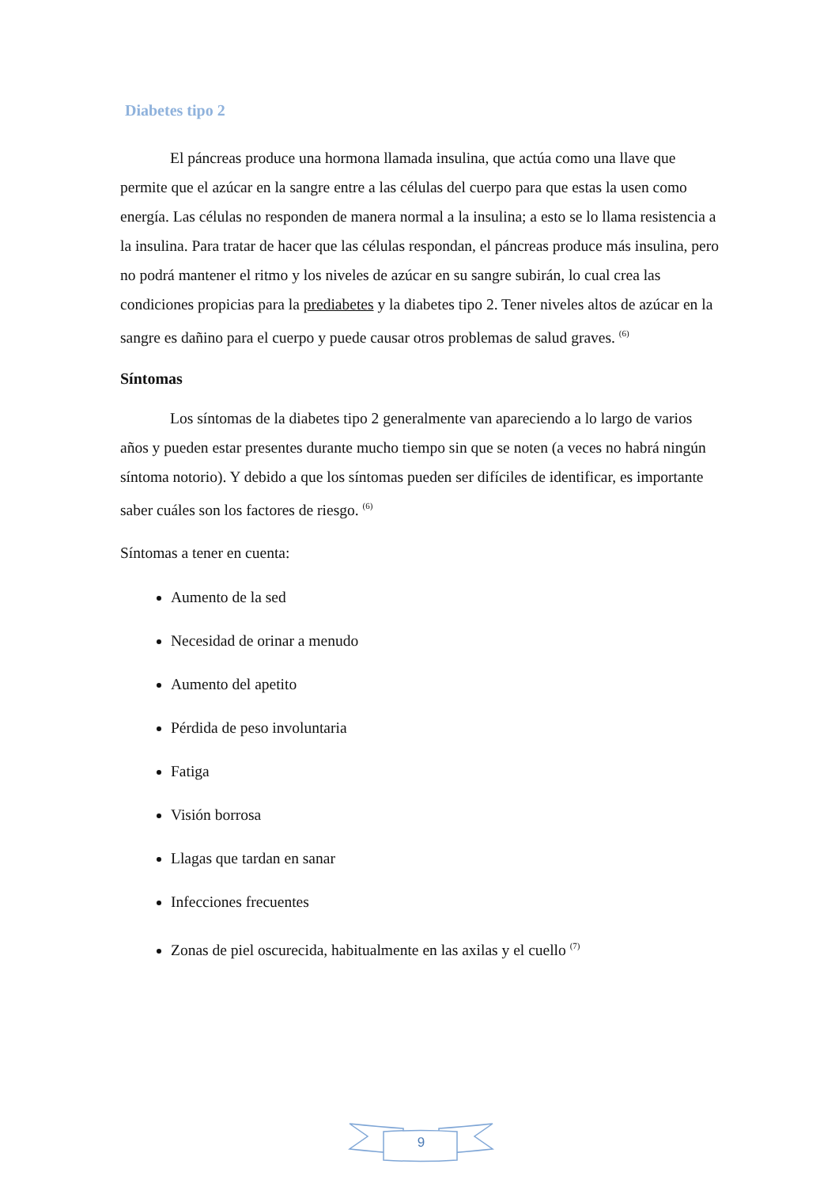Diabetes tipo 2
El páncreas produce una hormona llamada insulina, que actúa como una llave que permite que el azúcar en la sangre entre a las células del cuerpo para que estas la usen como energía. Las células no responden de manera normal a la insulina; a esto se lo llama resistencia a la insulina. Para tratar de hacer que las células respondan, el páncreas produce más insulina, pero no podrá mantener el ritmo y los niveles de azúcar en su sangre subirán, lo cual crea las condiciones propicias para la prediabetes y la diabetes tipo 2. Tener niveles altos de azúcar en la sangre es dañino para el cuerpo y puede causar otros problemas de salud graves. <sup>(6)</sup>
Síntomas
Los síntomas de la diabetes tipo 2 generalmente van apareciendo a lo largo de varios años y pueden estar presentes durante mucho tiempo sin que se noten (a veces no habrá ningún síntoma notorio). Y debido a que los síntomas pueden ser difíciles de identificar, es importante saber cuáles son los factores de riesgo. <sup>(6)</sup>
Síntomas a tener en cuenta:
Aumento de la sed
Necesidad de orinar a menudo
Aumento del apetito
Pérdida de peso involuntaria
Fatiga
Visión borrosa
Llagas que tardan en sanar
Infecciones frecuentes
Zonas de piel oscurecida, habitualmente en las axilas y el cuello <sup>(7)</sup>
9